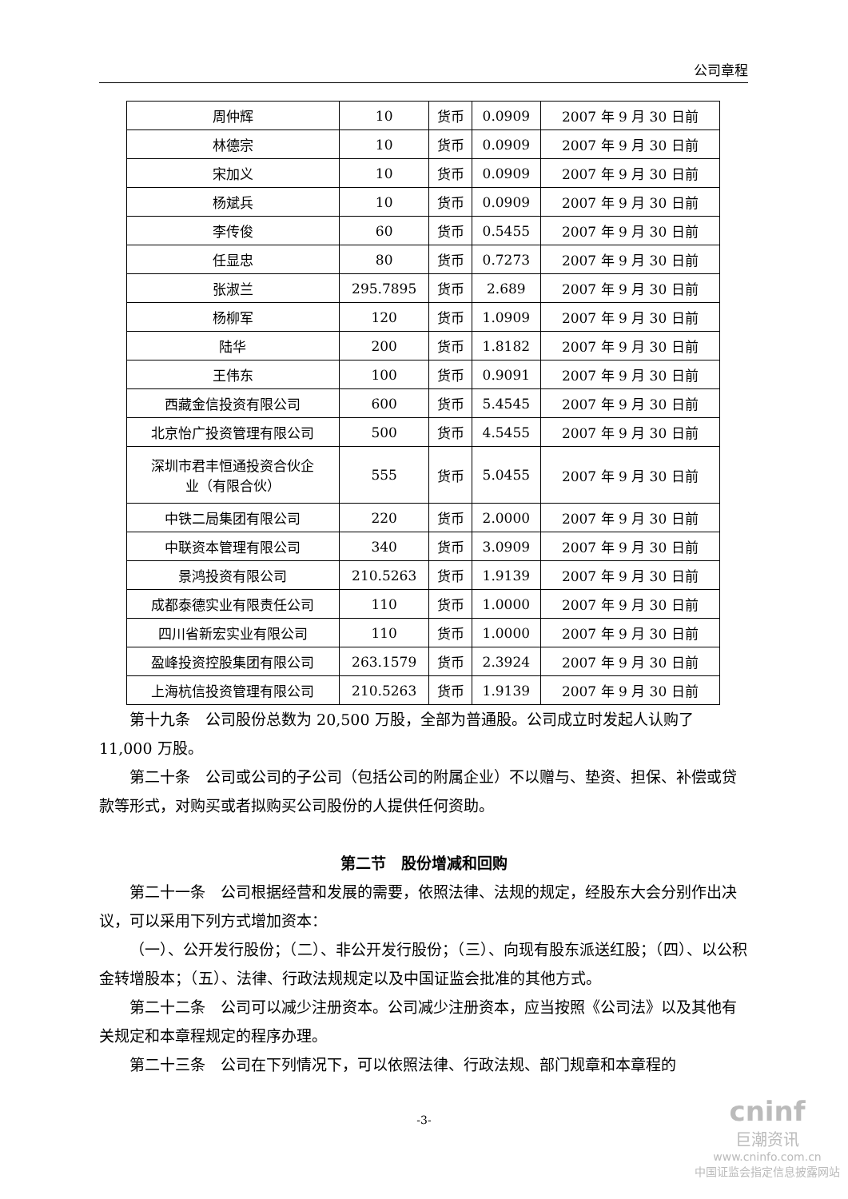公司章程
| 周仲辉 | 10 | 货币 | 0.0909 | 2007 年 9 月 30 日前 |
| 林德宗 | 10 | 货币 | 0.0909 | 2007 年 9 月 30 日前 |
| 宋加义 | 10 | 货币 | 0.0909 | 2007 年 9 月 30 日前 |
| 杨斌兵 | 10 | 货币 | 0.0909 | 2007 年 9 月 30 日前 |
| 李传俊 | 60 | 货币 | 0.5455 | 2007 年 9 月 30 日前 |
| 任显忠 | 80 | 货币 | 0.7273 | 2007 年 9 月 30 日前 |
| 张淑兰 | 295.7895 | 货币 | 2.689 | 2007 年 9 月 30 日前 |
| 杨柳军 | 120 | 货币 | 1.0909 | 2007 年 9 月 30 日前 |
| 陆华 | 200 | 货币 | 1.8182 | 2007 年 9 月 30 日前 |
| 王伟东 | 100 | 货币 | 0.9091 | 2007 年 9 月 30 日前 |
| 西藏金信投资有限公司 | 600 | 货币 | 5.4545 | 2007 年 9 月 30 日前 |
| 北京怡广投资管理有限公司 | 500 | 货币 | 4.5455 | 2007 年 9 月 30 日前 |
| 深圳市君丰恒通投资合伙企 业（有限合伙） | 555 | 货币 | 5.0455 | 2007 年 9 月 30 日前 |
| 中铁二局集团有限公司 | 220 | 货币 | 2.0000 | 2007 年 9 月 30 日前 |
| 中联资本管理有限公司 | 340 | 货币 | 3.0909 | 2007 年 9 月 30 日前 |
| 景鸿投资有限公司 | 210.5263 | 货币 | 1.9139 | 2007 年 9 月 30 日前 |
| 成都泰德实业有限责任公司 | 110 | 货币 | 1.0000 | 2007 年 9 月 30 日前 |
| 四川省新宏实业有限公司 | 110 | 货币 | 1.0000 | 2007 年 9 月 30 日前 |
| 盈峰投资控股集团有限公司 | 263.1579 | 货币 | 2.3924 | 2007 年 9 月 30 日前 |
| 上海杭信投资管理有限公司 | 210.5263 | 货币 | 1.9139 | 2007 年 9 月 30 日前 |
第十九条　公司股份总数为 20,500 万股，全部为普通股。公司成立时发起人认购了 11,000 万股。
第二十条　公司或公司的子公司（包括公司的附属企业）不以赠与、垫资、担保、补偿或贷款等形式，对购买或者拟购买公司股份的人提供任何资助。
第二节　股份增减和回购
第二十一条　公司根据经营和发展的需要，依照法律、法规的规定，经股东大会分别作出决议，可以采用下列方式增加资本：
（一）、公开发行股份；（二）、非公开发行股份；（三）、向现有股东派送红股；（四）、以公积金转增股本；（五）、法律、行政法规规定以及中国证监会批准的其他方式。
第二十二条　公司可以减少注册资本。公司减少注册资本，应当按照《公司法》以及其他有关规定和本章程规定的程序办理。
第二十三条　公司在下列情况下，可以依照法律、行政法规、部门规章和本章程的
-3-
cninf
巨潮资讯
www.cninfo.com.cn
中国证监会指定信息披露网站